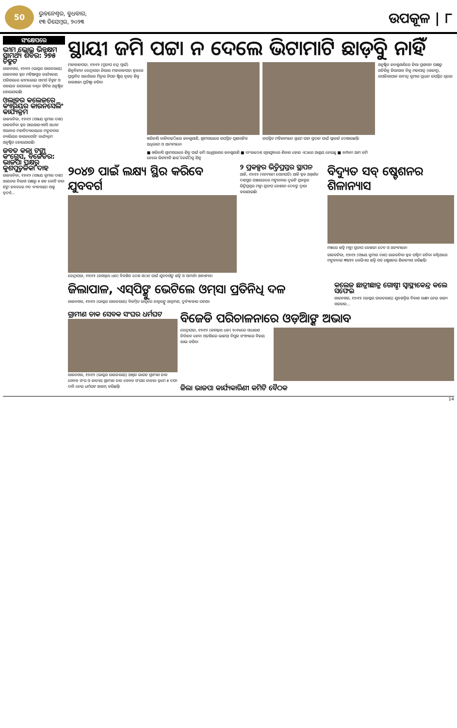50
ଭୁବନେଶ୍ୱର, ବୁଧବାର,
୧୩ ଡିସେମ୍ବର, ୨୦୨୩
ଉପକୂଳ | ୮
ସଂକ୍ଷେପରେ
ଭୀମ ଭୋଇ ଭିନ୍ନକ୍ଷମ ସାମର୍ଥ୍ୟ ଶିବିର: ୨୭୫ ଚିହ୍ନଟ
ରାଜନଗର, ୧୨।୧୨ (ଭାସ୍କର ରାଉତରାୟ) ରାଜନଗର ବ୍ଲକ ମହିଷାସୁର କାର୍ଯ୍ୟାଳୟ ପରିସରରେ ଭୀମଭୋଇ ସାମର୍ଥ ଚିହ୍ନଟ ଓ ସହାୟକ ଉପକରଣ ବଣ୍ଟନ ଶିବିର ଅନୁଷ୍ଠିତ ହୋଇଯାଇଛି।
ଓଲାବର କଲେଜରେ କ୍ୟାରିୟର କାଉନସେଲିଂ କାର୍ଯ୍ୟକ୍ରମ
ରାଜକନିକା, ୧୨।୧୨ (ସଞ୍ଜୟ କୁମାର ଦାଶ) ରାଜକନିକା ବ୍ଲକ ଆଇଆଇଏସସି ଅଧୀନ ଓଲାବର ମହାବିଦ୍ୟାଳୟରେ ମଙ୍ଗଳବାର କ୍ୟାରିୟର କାଉନସେଲିଂ କାର୍ଯ୍ୟକ୍ରମ ଅନୁଷ୍ଠିତ ହୋଇଯାଇଛି।
ଜବତ କଳା ଟଙ୍କା କଂଗ୍ରେସ, ବିଜେଡିର: ଭାଜପା ପକ୍ଷରୁ କୁଶପୁତ୍ତଳିକା ଦାହ
ରାଜକନିକା, ୧୨।୧୨ (ସଞ୍ଜୟ କୁମାର ଦାଶ) ଆୟକର ବିଭାଗ ପକ୍ଷରୁ ୫ ଶହ କୋଟି କଳା ଟଙ୍କା ଜବତରେ ମଦ ବ୍ୟବସାୟୀ ସାହୁ ବ୍ରଦର୍ସ...
ସ୍ଥାୟୀ ଜମି ପଟ୍ଟା ନ ଦେଲେ ଭିଟାମାଟି ଛାଡ଼ିବୁ ନାହିଁ
ମହାକାଳପଡ଼ା, ୧୨।୧୨ (ପ୍ରତାପ ଚନ୍ଦ୍ର ସ୍ୱାଇଁ) ଶିଳ୍ପବିହୀନ କେନ୍ଦ୍ରାପଡ଼ା ଜିଲାର ମହାକାଳପଡ଼ା ବ୍ଲକରେ ପ୍ରସ୍ତାବିତ ଆର୍ସେଲର ମିତ୍ତଲ ନିପନ ଷ୍ଟିଲ୍ ବୃହତ୍ ଶିଳ୍ପ କାରଖାନା ପ୍ରତିଷ୍ଠା କରିବ।
ଖରିନାସି କାଳିବାଡ଼ିଠାରେ ଜନଶୁଣାଣି, ଗ୍ରାମସଭାରେ ଉପସ୍ଥିତ ପ୍ରଶାସନିକ ଅଧିକାରୀ ଓ ଅନ୍ୟମାନେ।
ଉପସ୍ଥିତ ମହିଳାମାନେ ସ୍ଥାୟୀ ପଟ୍ଟା ପ୍ରଦାନ ପାଇଁ ପ୍ଲାକାର୍ଡ ଦେଖାଉଛନ୍ତି।
■ ଖରିନାସି ଗ୍ରାମସଭାରେ ଶିଳ୍ପ ପାଇଁ ଜମି ଅଧିଗ୍ରହଣର ଜନଶୁଣାଣି ■ ବାଂଲାଦେଶ ଗୃହଯୁଦ୍ଧରେ ଶିକାର ହୋଇ ଏଠାରେ ଆଶ୍ରୟ ନେଇଛୁ ■ କମ୍ପାନୀ ଆମ ଜମି ନେଲେ ଭିଟାମାଟି ଛାଡ଼ି କେଉଁଠିକୁ ଯିବୁ
ଅନୁଷ୍ଠିତ ଜନଶୁଣାଣିରେ ଜିଲା ପ୍ରଶାସନ ପକ୍ଷରୁ ଅତିରିକ୍ତ ଜିଲାପାଳ ନିଳୁ ମହାପାତ୍ର (ରାଜସ୍ୱ), ଉପଜିଲାପାଳ ରବୀନ୍ଦ୍ର କୁମାର ପ୍ରଧାନ ଉପସ୍ଥିତ ଥିଲେ।
୨୦୪୭ ପାଇଁ ଲକ୍ଷ୍ୟ ସ୍ଥିର କରିବେ ଯୁବବର୍ଗ
କେନ୍ଦ୍ରାପଡ଼ା, ୧୨।୧୨ (ଜଗନ୍ନାଥ ଧଳ) ବିକଶିତ ଦେଶ ଗଠନ ପାଇଁ ଯୁବବର୍ଗଙ୍କ ଶକ୍ତି ଓ ସାମର୍ଥ୍ୟ ଆବଶ୍ୟକ।
୨ ପ୍ରକଳ୍ପର ଭିତ୍ତିପ୍ରସ୍ତର ସ୍ଥାପନ
ଆଳି, ୧୨।୧୨ (ବନମାଳୀ ସେନାପତି) ଆଳି ବ୍ଲକ ଅନ୍ତର୍ଗତ ଦଶପୁର ପଞ୍ଚାୟତରେ ମଙ୍ଗଳବାର ଦୁଇଟି ପ୍ରକଳ୍ପର ଭିତ୍ତିପ୍ରସ୍ତର ମନ୍ତ୍ରୀ ପ୍ରତାପ କେଶରୀ ଦେବଙ୍କ ଦ୍ୱାରା କରାଯାଇଛି।
ବିଦ୍ୟୁତ ସବ୍ ଷ୍ଟେଶନର ଶିଳାନ୍ୟାସ
ମଞ୍ଚରେ ଶକ୍ତି ମନ୍ତ୍ରୀ ପ୍ରତାପ କେଶରୀ ଦେବ ଓ ଅନ୍ୟମାନେ।
ରାଜକନିକା, ୧୨।୧୨ (ସଞ୍ଜୟ କୁମାର ଦାଶ) ରାଜକନିକା ବ୍ଲକ ପଶ୍ଚିମ କନିକା କଣ୍ଟିଆରେ ମଙ୍ଗଳବାର ୩୩/୧୧ କେଭିଏର ଶକ୍ତି ସବ୍ ଷ୍ଟେଶନର ଶିଳାନ୍ୟାସ କରିଛନ୍ତି।
ଜିଲାପାଳ, ଏସ୍‌ପିଙ୍କୁ ଭେଟିଲେ ଓମ୍‌ସା ପ୍ରତିନିଧି ଦଳ
ରାଜନଗର, ୧୨।୧୨ (ଭାସ୍କର ରାଉତରାୟ) ବିଳମ୍ବିତ ରାତ୍ରିରେ ଡାକ୍ତରଙ୍କୁ ଆକ୍ରମଣ, ଦୁର୍ବ୍ୟବହାର ଘଟଣା।
କଲେଜ ଛାତ୍ରୀଛାତ୍ର ଗୋଷ୍ଠୀ ସ୍ୱାସ୍ଥ୍ୟକେନ୍ଦ୍ର କଲେ ସଫେଇ
ରାଜନଗର, ୧୨।୧୨ (ଭାସ୍କର ରାଉତରାୟ) ଯୁବଶକ୍ତିର ବିକାଶ ଲକ୍ଷ୍ୟ ନେଇ ରାଜ୍ୟ ସରକାର...
ଗ୍ରାମୀଣ ଡାକ ସେବକ ସଂଘର ଧର୍ମଘଟ
ରାଜନଗର, ୧୨।୧୨ (ଭାସ୍କର ରାଉତରାୟ) ଅଖିଳ ଭାରତ ଗ୍ରାମୀଣ ଡାକ ସେବକ ସଂଘ ଓ ଜାତୀୟ ଗ୍ରାମୀଣ ଡାକ ସେବକ ସଂଘର ଡାକରା କ୍ରମେ ୫ ଦଫା ଦାବି ନେଇ ଧର୍ମଘଟ ଆରମ୍ଭ କରିଛନ୍ତି।
ବିଜେଡି ପରିଚାଳନାରେ ଓଡ଼ିଆଙ୍କ ଅଭାବ
କେନ୍ଦ୍ରାପଡ଼ା, ୧୨।୧୨ (ଜଗନ୍ନାଥ ଧଳ) ୨୦୨୪ରେ ସାଧାରଣ ନିର୍ବାଚନ ହେବ। ଓଡ଼ିଶାରେ ଭାଜପା ବିପୁଳ ସଂଖ୍ୟାରେ ବିଜୟ ଲାଭ କରିବ।
ଜିଲା ଭାଜପା କାର୍ଯ୍ୟକାରିଣୀ କମିଟି ବୈଠକ
14